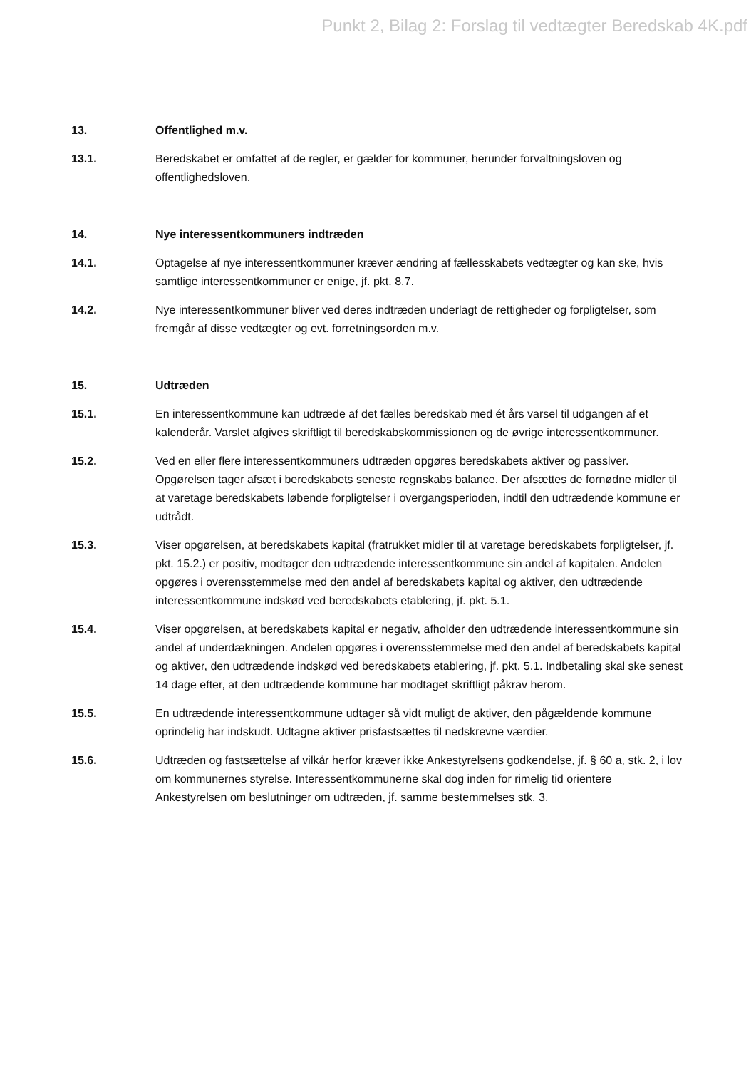Punkt 2, Bilag 2: Forslag til vedtægter Beredskab 4K.pdf
13. Offentlighed m.v.
13.1. Beredskabet er omfattet af de regler, er gælder for kommuner, herunder forvaltningsloven og offentlighedsloven.
14. Nye interessentkommuners indtræden
14.1. Optagelse af nye interessentkommuner kræver ændring af fællesskabets vedtægter og kan ske, hvis samtlige interessentkommuner er enige, jf. pkt. 8.7.
14.2. Nye interessentkommuner bliver ved deres indtræden underlagt de rettigheder og forpligtelser, som fremgår af disse vedtægter og evt. forretningsorden m.v.
15. Udtræden
15.1. En interessentkommune kan udtræde af det fælles beredskab med ét års varsel til udgangen af et kalenderår. Varslet afgives skriftligt til beredskabskommissionen og de øvrige interessentkommuner.
15.2. Ved en eller flere interessentkommuners udtræden opgøres beredskabets aktiver og passiver. Opgørelsen tager afsæt i beredskabets seneste regnskabs balance. Der afsættes de fornødne midler til at varetage beredskabets løbende forpligtelser i overgangsperioden, indtil den udtrædende kommune er udtrådt.
15.3. Viser opgørelsen, at beredskabets kapital (fratrukket midler til at varetage beredskabets forpligtelser, jf. pkt. 15.2.) er positiv, modtager den udtrædende interessentkommune sin andel af kapitalen. Andelen opgøres i overensstemmelse med den andel af beredskabets kapital og aktiver, den udtrædende interessentkommune indskød ved beredskabets etablering, jf. pkt. 5.1.
15.4. Viser opgørelsen, at beredskabets kapital er negativ, afholder den udtrædende interessentkommune sin andel af underdækningen. Andelen opgøres i overensstemmelse med den andel af beredskabets kapital og aktiver, den udtrædende indskød ved beredskabets etablering, jf. pkt. 5.1. Indbetaling skal ske senest 14 dage efter, at den udtrædende kommune har modtaget skriftligt påkrav herom.
15.5. En udtrædende interessentkommune udtager så vidt muligt de aktiver, den pågældende kommune oprindelig har indskudt. Udtagne aktiver prisfastsættes til nedskrevne værdier.
15.6. Udtræden og fastsættelse af vilkår herfor kræver ikke Ankestyrelsens godkendelse, jf. § 60 a, stk. 2, i lov om kommunernes styrelse. Interessentkommunerne skal dog inden for rimelig tid orientere Ankestyrelsen om beslutninger om udtræden, jf. samme bestemmelses stk. 3.